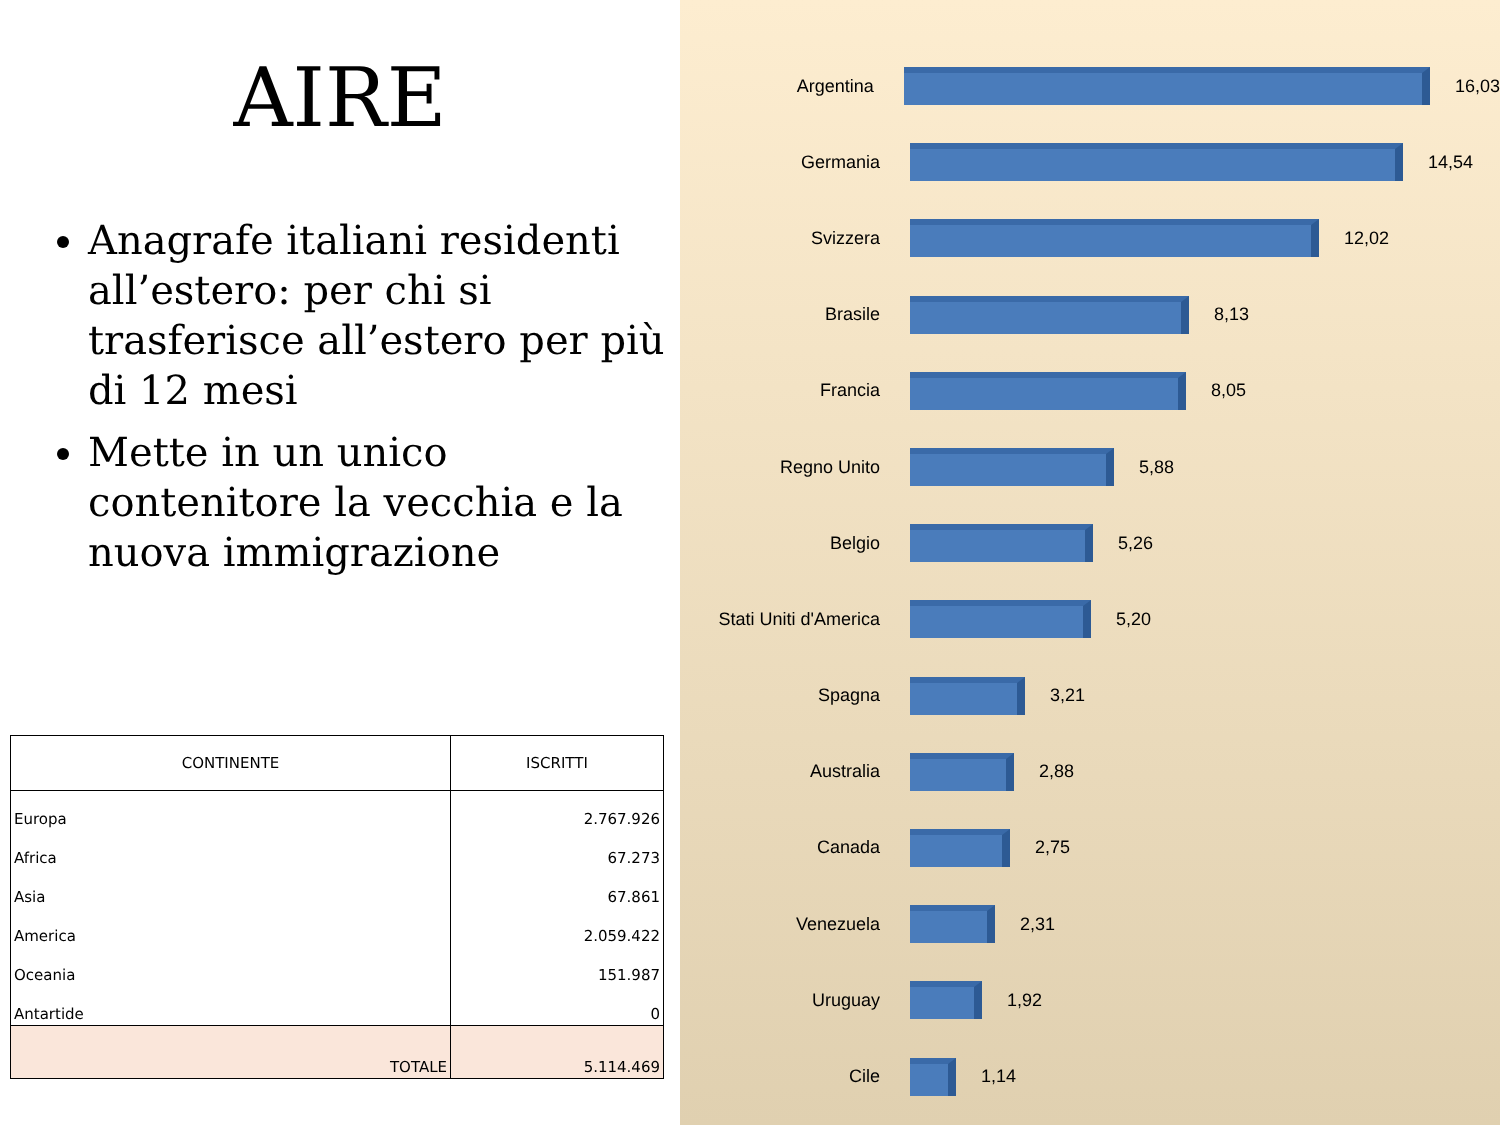AIRE
Anagrafe italiani residenti all’estero: per chi si trasferisce all’estero per più di 12 mesi
Mette in un unico contenitore la vecchia e la nuova immigrazione
| CONTINENTE | ISCRITTI |
| --- | --- |
| Europa | 2.767.926 |
| Africa | 67.273 |
| Asia | 67.861 |
| America | 2.059.422 |
| Oceania | 151.987 |
| Antartide | 0 |
| TOTALE | 5.114.469 |
Argentina 16,03
Germania 14,54
Svizzera 12,02
Brasile 8,13
Francia 8,05
Regno Unito 5,88
Belgio 5,26
Stati Uniti d'America
5,20
Spagna 3,21
Australia 2,88
Canada 2,75
Venezuela 2,31
Uruguay 1,92
Cile 1,14